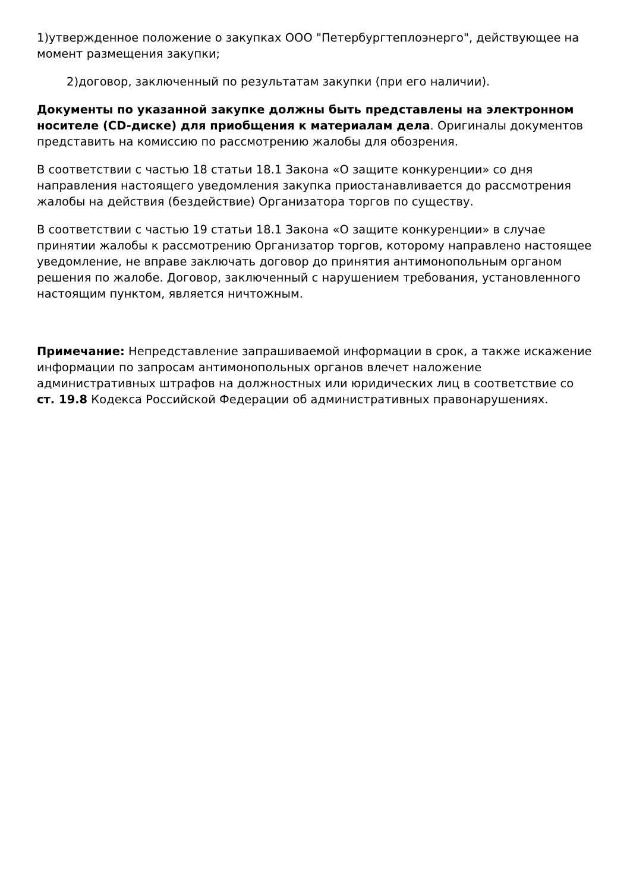1)утвержденное положение о закупках ООО "Петербургтеплоэнерго", действующее на момент размещения закупки;
2)договор, заключенный по результатам закупки (при его наличии).
Документы по указанной закупке должны быть представлены на электронном носителе (CD-диске) для приобщения к материалам дела. Оригиналы документов представить на комиссию по рассмотрению жалобы для обозрения.
В соответствии с частью 18 статьи 18.1 Закона «О защите конкуренции» со дня направления настоящего уведомления закупка приостанавливается до рассмотрения жалобы на действия (бездействие) Организатора торгов по существу.
В соответствии с частью 19 статьи 18.1 Закона «О защите конкуренции» в случае принятии жалобы к рассмотрению Организатор торгов, которому направлено настоящее уведомление, не вправе заключать договор до принятия антимонопольным органом решения по жалобе. Договор, заключенный с нарушением требования, установленного настоящим пунктом, является ничтожным.
Примечание: Непредставление запрашиваемой информации в срок, а также искажение информации по запросам антимонопольных органов влечет наложение административных штрафов на должностных или юридических лиц в соответствие со
ст. 19.8 Кодекса Российской Федерации об административных правонарушениях.